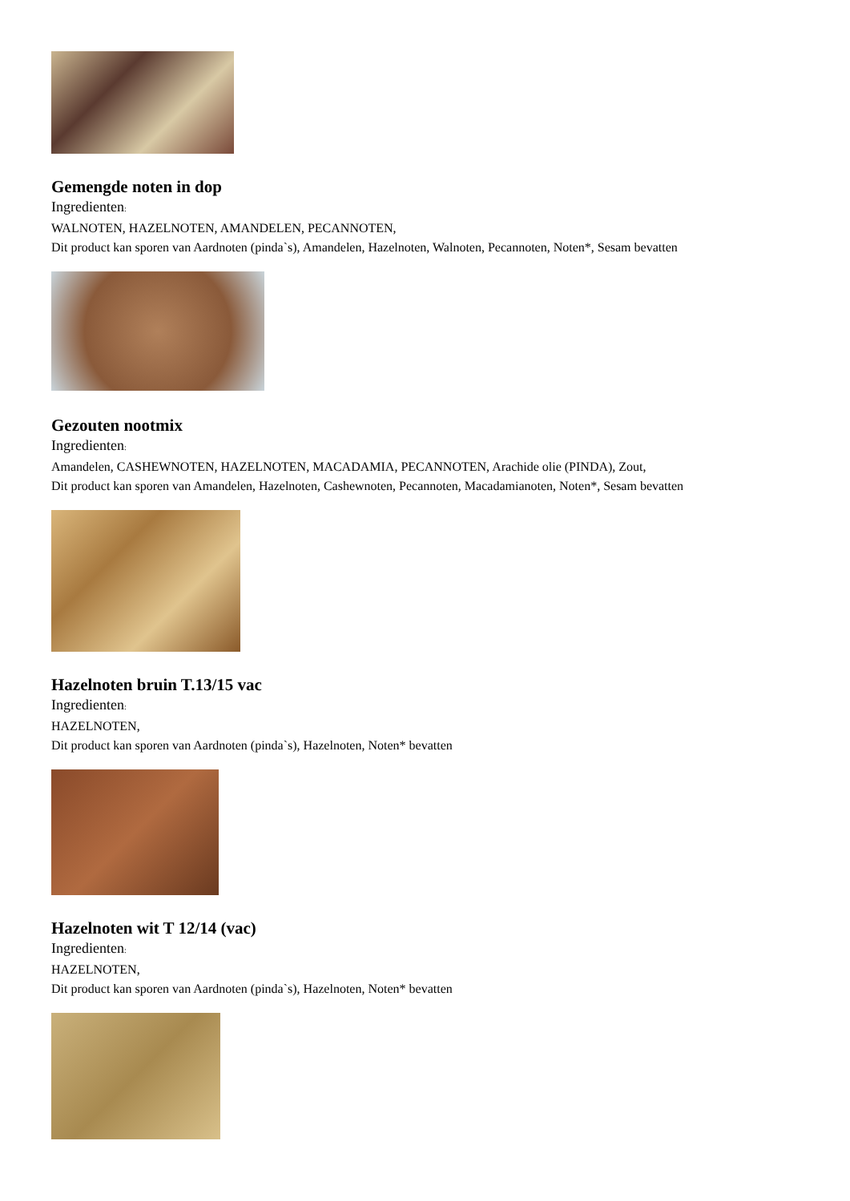Gemengde noten in dop
Ingredienten:
WALNOTEN, HAZELNOTEN, AMANDELEN, PECANNOTEN,
Dit product kan sporen van Aardnoten (pinda`s), Amandelen, Hazelnoten, Walnoten, Pecannoten, Noten*, Sesam bevatten
Gezouten nootmix
Ingredienten:
Amandelen, CASHEWNOTEN, HAZELNOTEN, MACADAMIA, PECANNOTEN, Arachide olie (PINDA), Zout,
Dit product kan sporen van Amandelen, Hazelnoten, Cashewnoten, Pecannoten, Macadamianoten, Noten*, Sesam bevatten
Hazelnoten bruin T.13/15 vac
Ingredienten:
HAZELNOTEN,
Dit product kan sporen van Aardnoten (pinda`s), Hazelnoten, Noten* bevatten
Hazelnoten wit T 12/14 (vac)
Ingredienten:
HAZELNOTEN,
Dit product kan sporen van Aardnoten (pinda`s), Hazelnoten, Noten* bevatten